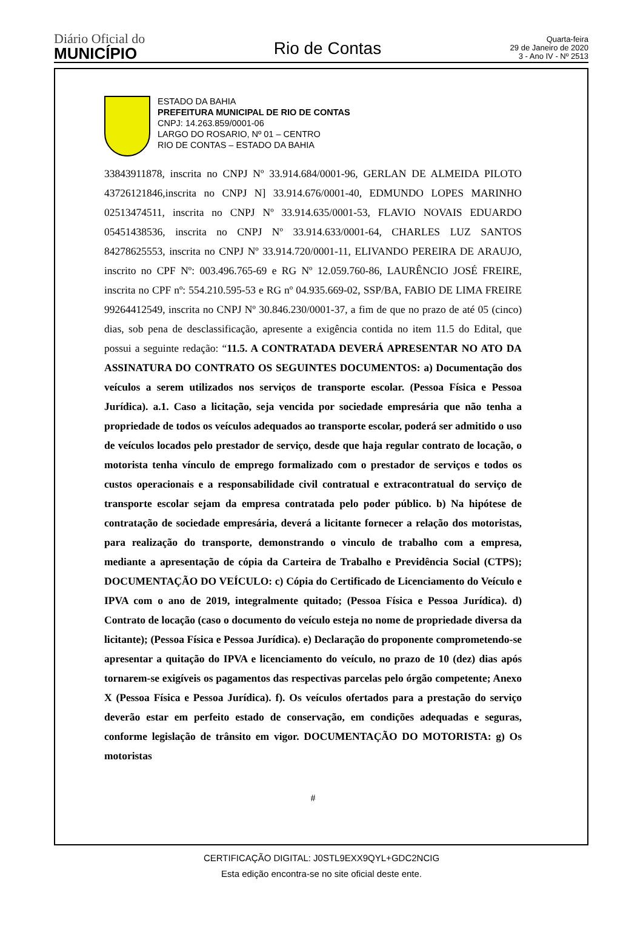Diário Oficial do
MUNICÍPIO
Rio de Contas
Quarta-feira
29 de Janeiro de 2020
3 - Ano IV - Nº 2513
ESTADO DA BAHIA
PREFEITURA MUNICIPAL DE RIO DE CONTAS
CNPJ: 14.263.859/0001-06
LARGO DO ROSARIO, Nº 01 – CENTRO
RIO DE CONTAS – ESTADO DA BAHIA
33843911878, inscrita no CNPJ Nº 33.914.684/0001-96, GERLAN DE ALMEIDA PILOTO 43726121846,inscrita no CNPJ N] 33.914.676/0001-40, EDMUNDO LOPES MARINHO 02513474511, inscrita no CNPJ Nº 33.914.635/0001-53, FLAVIO NOVAIS EDUARDO 05451438536, inscrita no CNPJ Nº 33.914.633/0001-64, CHARLES LUZ SANTOS 84278625553, inscrita no CNPJ Nº 33.914.720/0001-11, ELIVANDO PEREIRA DE ARAUJO, inscrito no CPF Nº: 003.496.765-69 e RG Nº 12.059.760-86, LAURÊNCIO JOSÉ FREIRE, inscrita no CPF nº: 554.210.595-53 e RG nº 04.935.669-02, SSP/BA, FABIO DE LIMA FREIRE 99264412549, inscrita no CNPJ Nº 30.846.230/0001-37, a fim de que no prazo de até 05 (cinco) dias, sob pena de desclassificação, apresente a exigência contida no item 11.5 do Edital, que possui a seguinte redação: “11.5. A CONTRATADA DEVERÁ APRESENTAR NO ATO DA ASSINATURA DO CONTRATO OS SEGUINTES DOCUMENTOS: a) Documentação dos veículos a serem utilizados nos serviços de transporte escolar. (Pessoa Física e Pessoa Jurídica). a.1. Caso a licitação, seja vencida por sociedade empresária que não tenha a propriedade de todos os veículos adequados ao transporte escolar, poderá ser admitido o uso de veículos locados pelo prestador de serviço, desde que haja regular contrato de locação, o motorista tenha vínculo de emprego formalizado com o prestador de serviços e todos os custos operacionais e a responsabilidade civil contratual e extracontratual do serviço de transporte escolar sejam da empresa contratada pelo poder público. b) Na hipótese de contratação de sociedade empresária, deverá a licitante fornecer a relação dos motoristas, para realização do transporte, demonstrando o vinculo de trabalho com a empresa, mediante a apresentação de cópia da Carteira de Trabalho e Previdência Social (CTPS); DOCUMENTAÇÃO DO VEÍCULO: c) Cópia do Certificado de Licenciamento do Veículo e IPVA com o ano de 2019, integralmente quitado; (Pessoa Física e Pessoa Jurídica). d) Contrato de locação (caso o documento do veículo esteja no nome de propriedade diversa da licitante); (Pessoa Física e Pessoa Jurídica). e) Declaração do proponente comprometendo-se apresentar a quitação do IPVA e licenciamento do veículo, no prazo de 10 (dez) dias após tornarem-se exigíveis os pagamentos das respectivas parcelas pelo órgão competente; Anexo X (Pessoa Física e Pessoa Jurídica). f). Os veículos ofertados para a prestação do serviço deverão estar em perfeito estado de conservação, em condições adequadas e seguras, conforme legislação de trânsito em vigor. DOCUMENTAÇÃO DO MOTORISTA: g) Os motoristas
#
CERTIFICAÇÃO DIGITAL: J0STL9EXX9QYL+GDC2NCIG
Esta edição encontra-se no site oficial deste ente.